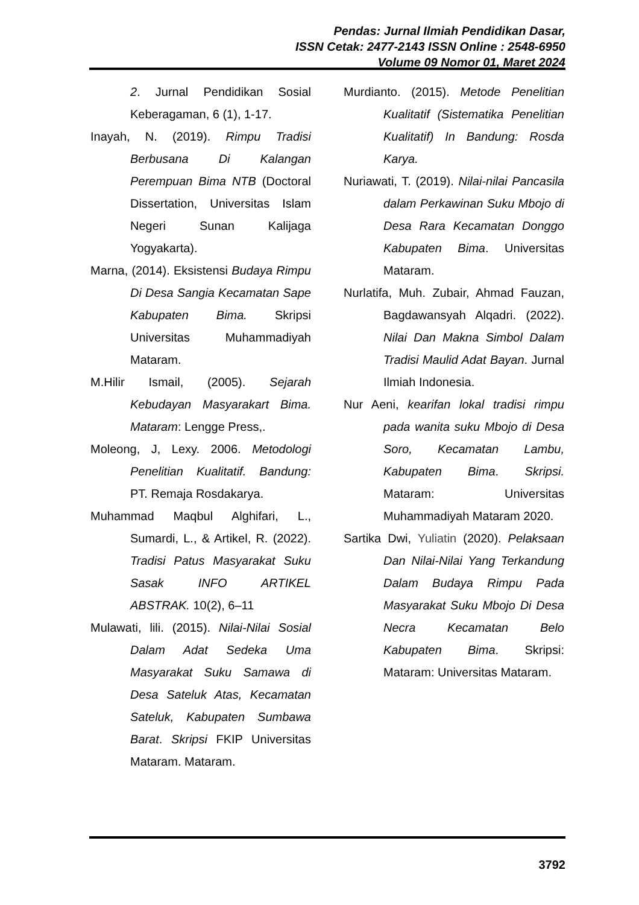Pendas: Jurnal Ilmiah Pendidikan Dasar,
ISSN Cetak: 2477-2143 ISSN Online : 2548-6950
Volume 09 Nomor 01, Maret 2024
2. Jurnal Pendidikan Sosial Keberagaman, 6 (1), 1-17.
Inayah, N. (2019). Rimpu Tradisi Berbusana Di Kalangan Perempuan Bima NTB (Doctoral Dissertation, Universitas Islam Negeri Sunan Kalijaga Yogyakarta).
Marna, (2014). Eksistensi Budaya Rimpu Di Desa Sangia Kecamatan Sape Kabupaten Bima. Skripsi Universitas Muhammadiyah Mataram.
M.Hilir Ismail, (2005). Sejarah Kebudayan Masyarakart Bima. Mataram: Lengge Press,.
Moleong, J, Lexy. 2006. Metodologi Penelitian Kualitatif. Bandung: PT. Remaja Rosdakarya.
Muhammad Maqbul Alghifari, L., Sumardi, L., & Artikel, R. (2022). Tradisi Patus Masyarakat Suku Sasak INFO ARTIKEL ABSTRAK. 10(2), 6–11
Mulawati, lili. (2015). Nilai-Nilai Sosial Dalam Adat Sedeka Uma Masyarakat Suku Samawa di Desa Sateluk Atas, Kecamatan Sateluk, Kabupaten Sumbawa Barat. Skripsi FKIP Universitas Mataram. Mataram.
Murdianto. (2015). Metode Penelitian Kualitatif (Sistematika Penelitian Kualitatif) In Bandung: Rosda Karya.
Nuriawati, T. (2019). Nilai-nilai Pancasila dalam Perkawinan Suku Mbojo di Desa Rara Kecamatan Donggo Kabupaten Bima. Universitas Mataram.
Nurlatifa, Muh. Zubair, Ahmad Fauzan, Bagdawansyah Alqadri. (2022). Nilai Dan Makna Simbol Dalam Tradisi Maulid Adat Bayan. Jurnal Ilmiah Indonesia.
Nur Aeni, kearifan lokal tradisi rimpu pada wanita suku Mbojo di Desa Soro, Kecamatan Lambu, Kabupaten Bima. Skripsi. Mataram: Universitas Muhammadiyah Mataram 2020.
Sartika Dwi, Yuliatin (2020). Pelaksaan Dan Nilai-Nilai Yang Terkandung Dalam Budaya Rimpu Pada Masyarakat Suku Mbojo Di Desa Necra Kecamatan Belo Kabupaten Bima. Skripsi: Mataram: Universitas Mataram.
3792